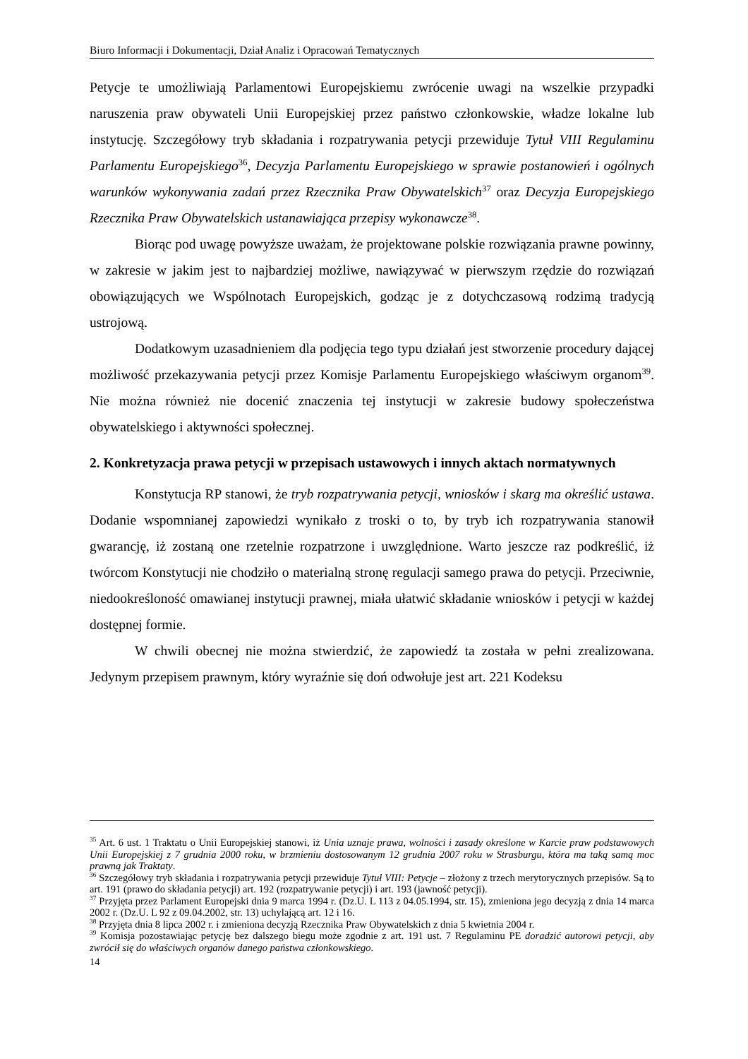Biuro Informacji i Dokumentacji, Dział Analiz i Opracowań Tematycznych
Petycje te umożliwiają Parlamentowi Europejskiemu zwrócenie uwagi na wszelkie przypadki naruszenia praw obywateli Unii Europejskiej przez państwo członkowskie, władze lokalne lub instytucję. Szczegółowy tryb składania i rozpatrywania petycji przewiduje Tytuł VIII Regulaminu Parlamentu Europejskiego<sup>36</sup>, Decyzja Parlamentu Europejskiego w sprawie postanowień i ogólnych warunków wykonywania zadań przez Rzecznika Praw Obywatelskich<sup>37</sup> oraz Decyzja Europejskiego Rzecznika Praw Obywatelskich ustanawiająca przepisy wykonawcze<sup>38</sup>.
Biorąc pod uwagę powyższe uważam, że projektowane polskie rozwiązania prawne powinny, w zakresie w jakim jest to najbardziej możliwe, nawiązywać w pierwszym rzędzie do rozwiązań obowiązujących we Wspólnotach Europejskich, godząc je z dotychczasową rodzimą tradycją ustrojową.
Dodatkowym uzasadnieniem dla podjęcia tego typu działań jest stworzenie procedury dającej możliwość przekazywania petycji przez Komisje Parlamentu Europejskiego właściwym organom<sup>39</sup>. Nie można również nie docenić znaczenia tej instytucji w zakresie budowy społeczeństwa obywatelskiego i aktywności społecznej.
2. Konkretyzacja prawa petycji w przepisach ustawowych i innych aktach normatywnych
Konstytucja RP stanowi, że tryb rozpatrywania petycji, wniosków i skarg ma określić ustawa. Dodanie wspomnianej zapowiedzi wynikało z troski o to, by tryb ich rozpatrywania stanowił gwarancję, iż zostaną one rzetelnie rozpatrzone i uwzględnione. Warto jeszcze raz podkreślić, iż twórcom Konstytucji nie chodziło o materialną stronę regulacji samego prawa do petycji. Przeciwnie, niedookreśloność omawianej instytucji prawnej, miała ułatwić składanie wniosków i petycji w każdej dostępnej formie.
W chwili obecnej nie można stwierdzić, że zapowiedź ta została w pełni zrealizowana. Jedynym przepisem prawnym, który wyraźnie się doń odwołuje jest art. 221 Kodeksu
<sup>35</sup> Art. 6 ust. 1 Traktatu o Unii Europejskiej stanowi, iż Unia uznaje prawa, wolności i zasady określone w Karcie praw podstawowych Unii Europejskiej z 7 grudnia 2000 roku, w brzmieniu dostosowanym 12 grudnia 2007 roku w Strasburgu, która ma taką samą moc prawną jak Traktaty.
<sup>36</sup> Szczegółowy tryb składania i rozpatrywania petycji przewiduje Tytuł VIII: Petycje – złożony z trzech merytorycznych przepisów. Są to art. 191 (prawo do składania petycji) art. 192 (rozpatrywanie petycji) i art. 193 (jawność petycji).
<sup>37</sup> Przyjęta przez Parlament Europejski dnia 9 marca 1994 r. (Dz.U. L 113 z 04.05.1994, str. 15), zmieniona jego decyzją z dnia 14 marca 2002 r. (Dz.U. L 92 z 09.04.2002, str. 13) uchylającą art. 12 i 16.
<sup>38</sup> Przyjęta dnia 8 lipca 2002 r. i zmieniona decyzją Rzecznika Praw Obywatelskich z dnia 5 kwietnia 2004 r.
<sup>39</sup> Komisja pozostawiając petycję bez dalszego biegu może zgodnie z art. 191 ust. 7 Regulaminu PE doradzić autorowi petycji, aby zwrócił się do właściwych organów danego państwa członkowskiego.
14